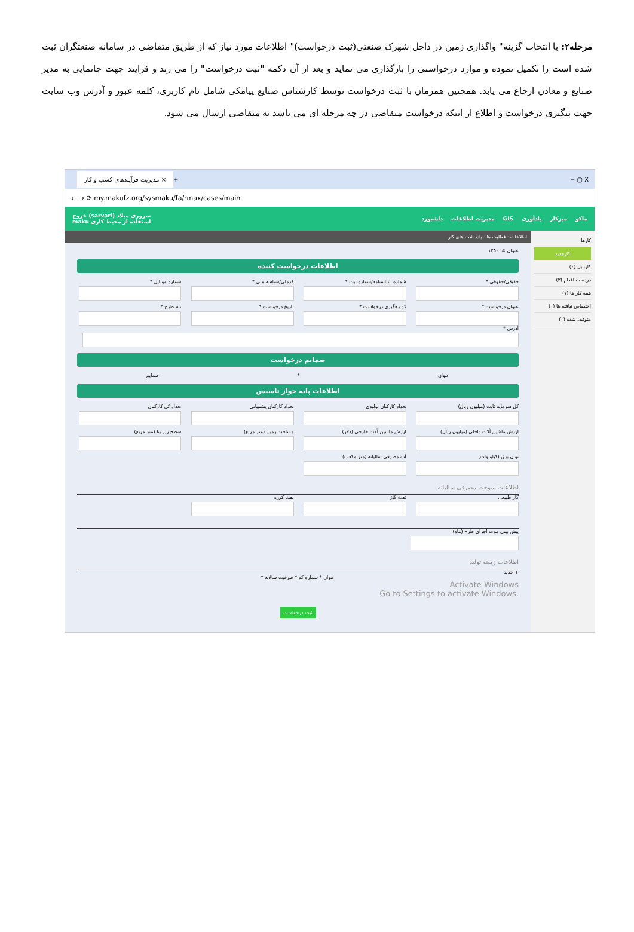مرحله۲: با انتخاب گزینه" واگذاری زمین در داخل شهرک صنعتی(ثبت درخواست)" اطلاعات مورد نیاز که از طریق متقاضی در سامانه صنعتگران ثبت شده است را تکمیل نموده و موارد درخواستی را بارگذاری می نماید و بعد از آن دکمه "ثبت درخواست" را می زند و فرایند جهت جانمایی به مدیر صنایع و معادن ارجاع می یابد. همچنین همزمان با ثبت درخواست توسط کارشناس صنایع پیامکی شامل نام کاربری، کلمه عبور و آدرس وب سایت جهت پیگیری درخواست و اطلاع از اینکه درخواست متقاضی در چه مرحله ای می باشد به متقاضی ارسال می شود.
مدیریت فرآیندهای کسب و کار × + − ▢ X
← → ⟳ my.makufz.org/sysmaku/fa/rmax/cases/main
ماکو میزکار یادآوری GIS مدیریت اطلاعات داشبورد سروری میلاد (sarvari) خروج
استفاده از محیط کاری maku
کارها
کارجدید
کارتابل (۰)
دردست اقدام (۳)
همه کار ها (۷)
اختصاص نیافته ها (۰)
متوقف شده (۰)
اطلاعات · فعالیت ها · یادداشت های کار
عنوان #: ۱۲۵۰
اطلاعات درخواست کننده
حقیقی/حقوقی *
شماره شناسنامه/شماره ثبت *
کدملی/شناسه ملی *
شماره موبایل *
عنوان درخواست *
کد رهگیری درخواست *
تاریخ درخواست *
نام طرح *
آدرس *
ضمایم درخواست
عنوان * ضمایم
اطلاعات پایه جواز تاسیس
کل سرمایه ثابت (میلیون ریال)
تعداد کارکنان تولیدی
تعداد کارکنان پشتیبانی
تعداد کل کارکنان
ارزش ماشین آلات داخلی (میلیون ریال)
ارزش ماشین آلات خارجی (دلار)
مساحت زمین (متر مربع)
سطح زیر بنا (متر مربع)
توان برق (کیلو وات)
آب مصرفی سالیانه (متر مکعب)
اطلاعات سوخت مصرفی سالیانه
گاز طبیعی
نفت گاز
نفت کوره
پیش بینی مدت اجرای طرح (ماه)
اطلاعات زمینه تولید
+ جدید
عنوان * شماره کد * ظرفیت سالانه *
Activate Windows
Go to Settings to activate Windows.
ثبت درخواست